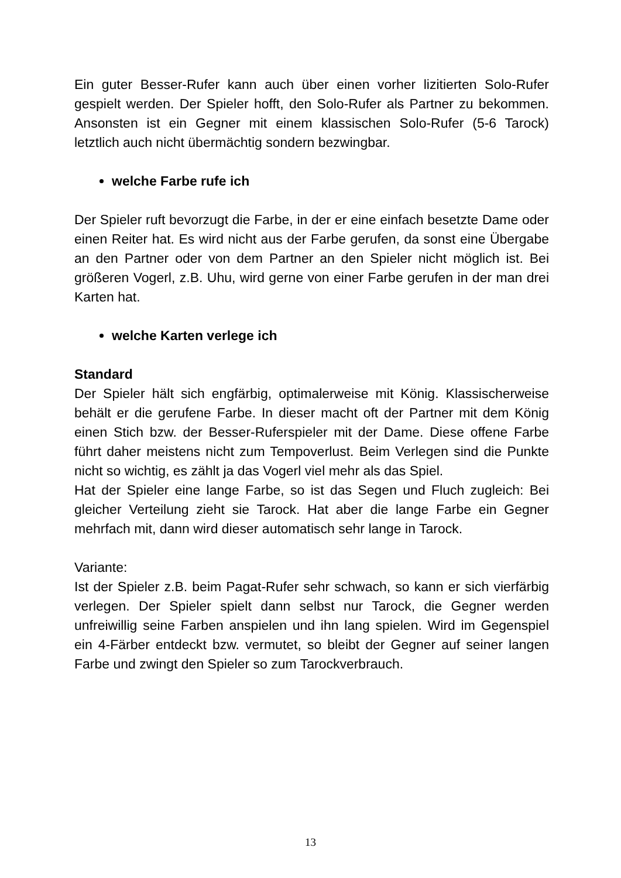Ein guter Besser-Rufer kann auch über einen vorher lizitierten Solo-Rufer gespielt werden. Der Spieler hofft, den Solo-Rufer als Partner zu bekommen. Ansonsten ist ein Gegner mit einem klassischen Solo-Rufer (5-6 Tarock) letztlich auch nicht übermächtig sondern bezwingbar.
welche Farbe rufe ich
Der Spieler ruft bevorzugt die Farbe, in der er eine einfach besetzte Dame oder einen Reiter hat. Es wird nicht aus der Farbe gerufen, da sonst eine Übergabe an den Partner oder von dem Partner an den Spieler nicht möglich ist. Bei größeren Vogerl, z.B. Uhu, wird gerne von einer Farbe gerufen in der man drei Karten hat.
welche Karten verlege ich
Standard
Der Spieler hält sich engfärbig, optimalerweise mit König. Klassischerweise behält er die gerufene Farbe. In dieser macht oft der Partner mit dem König einen Stich bzw. der Besser-Ruferspieler mit der Dame. Diese offene Farbe führt daher meistens nicht zum Tempoverlust. Beim Verlegen sind die Punkte nicht so wichtig, es zählt ja das Vogerl viel mehr als das Spiel.
Hat der Spieler eine lange Farbe, so ist das Segen und Fluch zugleich: Bei gleicher Verteilung zieht sie Tarock. Hat aber die lange Farbe ein Gegner mehrfach mit, dann wird dieser automatisch sehr lange in Tarock.
Variante:
Ist der Spieler z.B. beim Pagat-Rufer sehr schwach, so kann er sich vierfärbig verlegen. Der Spieler spielt dann selbst nur Tarock, die Gegner werden unfreiwillig seine Farben anspielen und ihn lang spielen. Wird im Gegenspiel ein 4-Färber entdeckt bzw. vermutet, so bleibt der Gegner auf seiner langen Farbe und zwingt den Spieler so zum Tarockverbrauch.
13